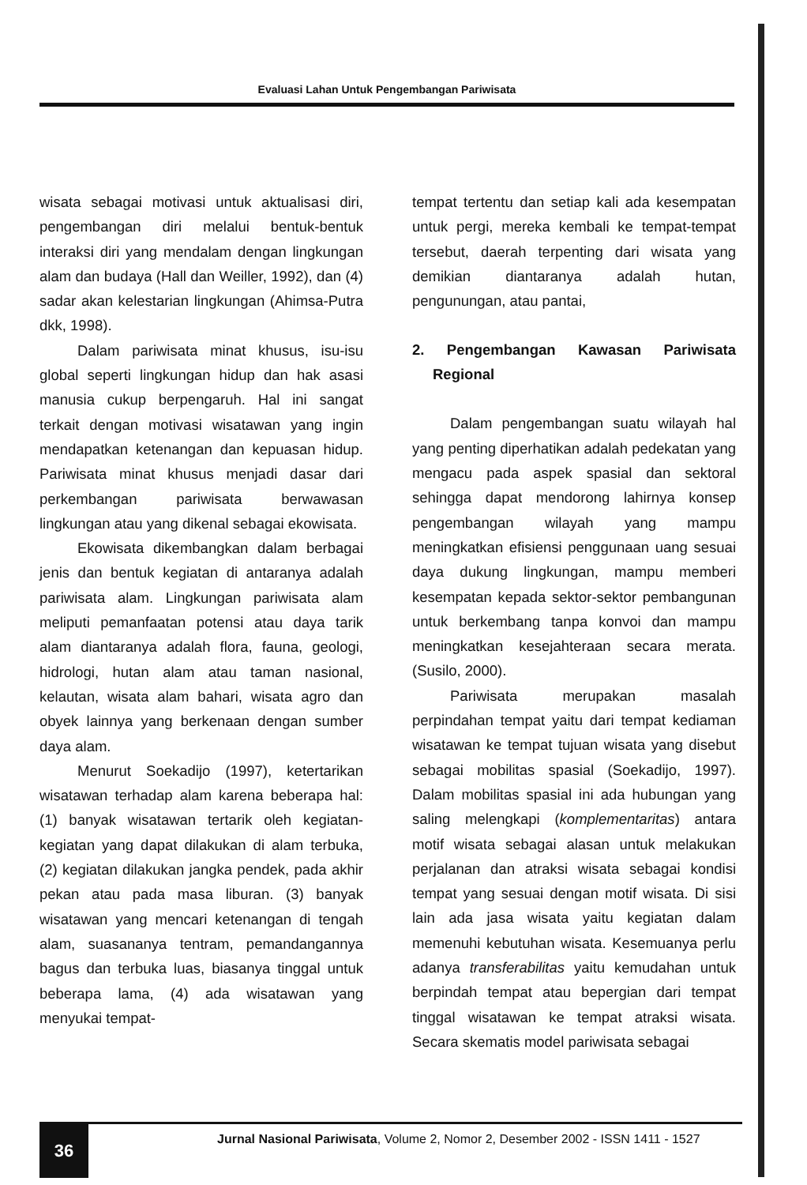Evaluasi Lahan Untuk Pengembangan Pariwisata
wisata sebagai motivasi untuk aktualisasi diri, pengembangan diri melalui bentuk-bentuk interaksi diri yang mendalam dengan lingkungan alam dan budaya (Hall dan Weiller, 1992), dan (4) sadar akan kelestarian lingkungan (Ahimsa-Putra dkk, 1998).
Dalam pariwisata minat khusus, isu-isu global seperti lingkungan hidup dan hak asasi manusia cukup berpengaruh. Hal ini sangat terkait dengan motivasi wisatawan yang ingin mendapatkan ketenangan dan kepuasan hidup. Pariwisata minat khusus menjadi dasar dari perkembangan pariwisata berwawasan lingkungan atau yang dikenal sebagai ekowisata.
Ekowisata dikembangkan dalam berbagai jenis dan bentuk kegiatan di antaranya adalah pariwisata alam. Lingkungan pariwisata alam meliputi pemanfaatan potensi atau daya tarik alam diantaranya adalah flora, fauna, geologi, hidrologi, hutan alam atau taman nasional, kelautan, wisata alam bahari, wisata agro dan obyek lainnya yang berkenaan dengan sumber daya alam.
Menurut Soekadijo (1997), ketertarikan wisatawan terhadap alam karena beberapa hal: (1) banyak wisatawan tertarik oleh kegiatan-kegiatan yang dapat dilakukan di alam terbuka, (2) kegiatan dilakukan jangka pendek, pada akhir pekan atau pada masa liburan. (3) banyak wisatawan yang mencari ketenangan di tengah alam, suasananya tentram, pemandangannya bagus dan terbuka luas, biasanya tinggal untuk beberapa lama, (4) ada wisatawan yang menyukai tempat-
tempat tertentu dan setiap kali ada kesempatan untuk pergi, mereka kembali ke tempat-tempat tersebut, daerah terpenting dari wisata yang demikian diantaranya adalah hutan, pengunungan, atau pantai,
2. Pengembangan Kawasan Pariwisata Regional
Dalam pengembangan suatu wilayah hal yang penting diperhatikan adalah pedekatan yang mengacu pada aspek spasial dan sektoral sehingga dapat mendorong lahirnya konsep pengembangan wilayah yang mampu meningkatkan efisiensi penggunaan uang sesuai daya dukung lingkungan, mampu memberi kesempatan kepada sektor-sektor pembangunan untuk berkembang tanpa konvoi dan mampu meningkatkan kesejahteraan secara merata. (Susilo, 2000).
Pariwisata merupakan masalah perpindahan tempat yaitu dari tempat kediaman wisatawan ke tempat tujuan wisata yang disebut sebagai mobilitas spasial (Soekadijo, 1997). Dalam mobilitas spasial ini ada hubungan yang saling melengkapi (komplementaritas) antara motif wisata sebagai alasan untuk melakukan perjalanan dan atraksi wisata sebagai kondisi tempat yang sesuai dengan motif wisata. Di sisi lain ada jasa wisata yaitu kegiatan dalam memenuhi kebutuhan wisata. Kesemuanya perlu adanya transferabilitas yaitu kemudahan untuk berpindah tempat atau bepergian dari tempat tinggal wisatawan ke tempat atraksi wisata. Secara skematis model pariwisata sebagai
36
Jurnal Nasional Pariwisata, Volume 2, Nomor 2, Desember 2002 - ISSN 1411 - 1527